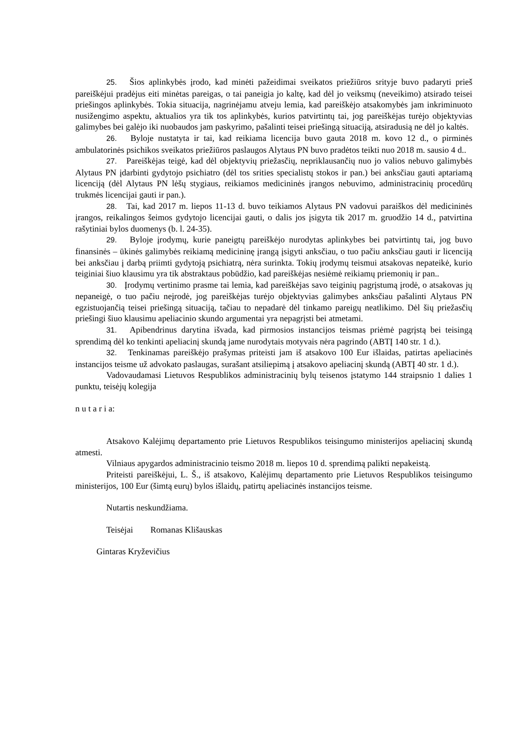25. Šios aplinkybės įrodo, kad minėti pažeidimai sveikatos priežiūros srityje buvo padaryti prieš pareiškėjui pradėjus eiti minėtas pareigas, o tai paneigia jo kaltę, kad dėl jo veiksmų (neveikimo) atsirado teisei priešingos aplinkybės. Tokia situacija, nagrinėjamu atveju lemia, kad pareiškėjo atsakomybės jam inkriminuoto nusižengimo aspektu, aktualios yra tik tos aplinkybės, kurios patvirtintų tai, jog pareiškėjas turėjo objektyvias galimybes bei galėjo iki nuobaudos jam paskyrimo, pašalinti teisei priešingą situaciją, atsiradusią ne dėl jo kaltės.
26. Byloje nustatyta ir tai, kad reikiama licencija buvo gauta 2018 m. kovo 12 d., o pirminės ambulatorinės psichikos sveikatos priežiūros paslaugos Alytaus PN buvo pradėtos teikti nuo 2018 m. sausio 4 d..
27. Pareiškėjas teigė, kad dėl objektyvių priežasčių, nepriklausančių nuo jo valios nebuvo galimybės Alytaus PN įdarbinti gydytojo psichiatro (dėl tos srities specialistų stokos ir pan.) bei anksčiau gauti aptariamą licenciją (dėl Alytaus PN lėšų stygiaus, reikiamos medicininės įrangos nebuvimo, administracinių procedūrų trukmės licencijai gauti ir pan.).
28. Tai, kad 2017 m. liepos 11-13 d. buvo teikiamos Alytaus PN vadovui paraiškos dėl medicininės įrangos, reikalingos šeimos gydytojo licencijai gauti, o dalis jos įsigyta tik 2017 m. gruodžio 14 d., patvirtina rašytiniai bylos duomenys (b. l. 24-35).
29. Byloje įrodymų, kurie paneigtų pareiškėjo nurodytas aplinkybes bei patvirtintų tai, jog buvo finansinės – ūkinės galimybės reikiamą medicininę įrangą įsigyti anksčiau, o tuo pačiu anksčiau gauti ir licenciją bei anksčiau į darbą priimti gydytoją psichiatrą, nėra surinkta. Tokių įrodymų teismui atsakovas nepateikė, kurio teiginiai šiuo klausimu yra tik abstraktaus pobūdžio, kad pareiškėjas nesiėmė reikiamų priemonių ir pan..
30. Įrodymų vertinimo prasme tai lemia, kad pareiškėjas savo teiginių pagrįstumą įrodė, o atsakovas jų nepaneigė, o tuo pačiu neįrodė, jog pareiškėjas turėjo objektyvias galimybes anksčiau pašalinti Alytaus PN egzistuojančią teisei priešingą situaciją, tačiau to nepadarė dėl tinkamo pareigų neatlikimo. Dėl šių priežasčių priešingi šiuo klausimu apeliacinio skundo argumentai yra nepagrįsti bei atmetami.
31. Apibendrinus darytina išvada, kad pirmosios instancijos teismas priėmė pagrįstą bei teisingą sprendimą dėl ko tenkinti apeliacinį skundą jame nurodytais motyvais nėra pagrindo (ABTĮ 140 str. 1 d.).
32. Tenkinamas pareiškėjo prašymas priteisti jam iš atsakovo 100 Eur išlaidas, patirtas apeliacinės instancijos teisme už advokato paslaugas, surašant atsiliepimą į atsakovo apeliacinį skundą (ABTĮ 40 str. 1 d.).
Vadovaudamasi Lietuvos Respublikos administracinių bylų teisenos įstatymo 144 straipsnio 1 dalies 1 punktu, teisėjų kolegija
n u t a r i a:
Atsakovo Kalėjimų departamento prie Lietuvos Respublikos teisingumo ministerijos apeliacinį skundą atmesti.
Vilniaus apygardos administracinio teismo 2018 m. liepos 10 d. sprendimą palikti nepakeistą.
Priteisti pareiškėjui, L. Š., iš atsakovo, Kalėjimų departamento prie Lietuvos Respublikos teisingumo ministerijos, 100 Eur (šimtą eurų) bylos išlaidų, patirtų apeliacinės instancijos teisme.
Nutartis neskundžiama.
Teisėjai Romanas Klišauskas
Gintaras Kryževičius